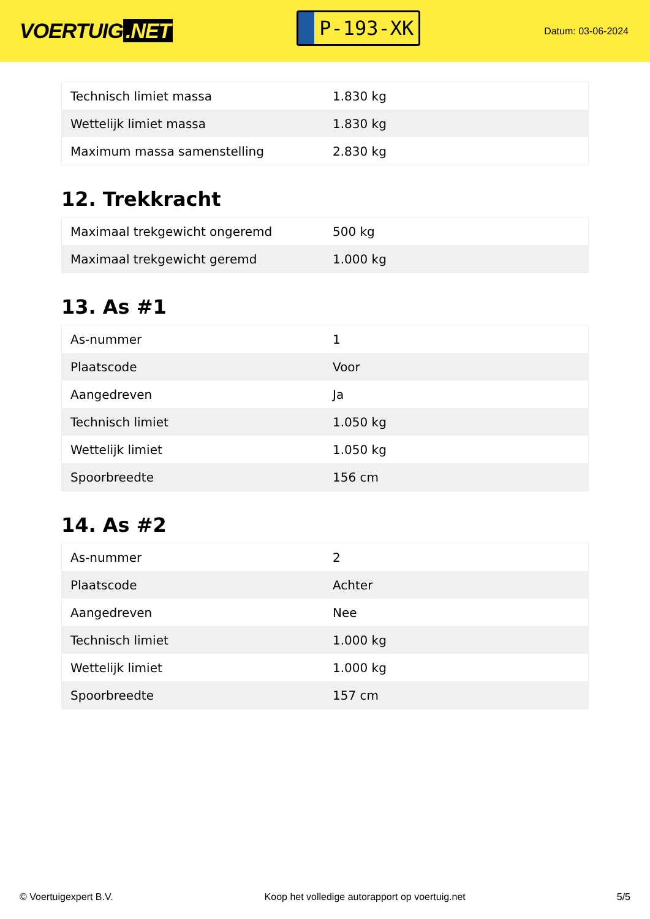VOERTUIG.NET
P-193-XK
Datum: 03-06-2024
| Technisch limiet massa | 1.830 kg |
| Wettelijk limiet massa | 1.830 kg |
| Maximum massa samenstelling | 2.830 kg |
12. Trekkracht
| Maximaal trekgewicht ongeremd | 500 kg |
| Maximaal trekgewicht geremd | 1.000 kg |
13. As #1
| As-nummer | 1 |
| Plaatscode | Voor |
| Aangedreven | Ja |
| Technisch limiet | 1.050 kg |
| Wettelijk limiet | 1.050 kg |
| Spoorbreedte | 156 cm |
14. As #2
| As-nummer | 2 |
| Plaatscode | Achter |
| Aangedreven | Nee |
| Technisch limiet | 1.000 kg |
| Wettelijk limiet | 1.000 kg |
| Spoorbreedte | 157 cm |
© Voertuigexpert B.V. Koop het volledige autorapport op voertuig.net 5/5